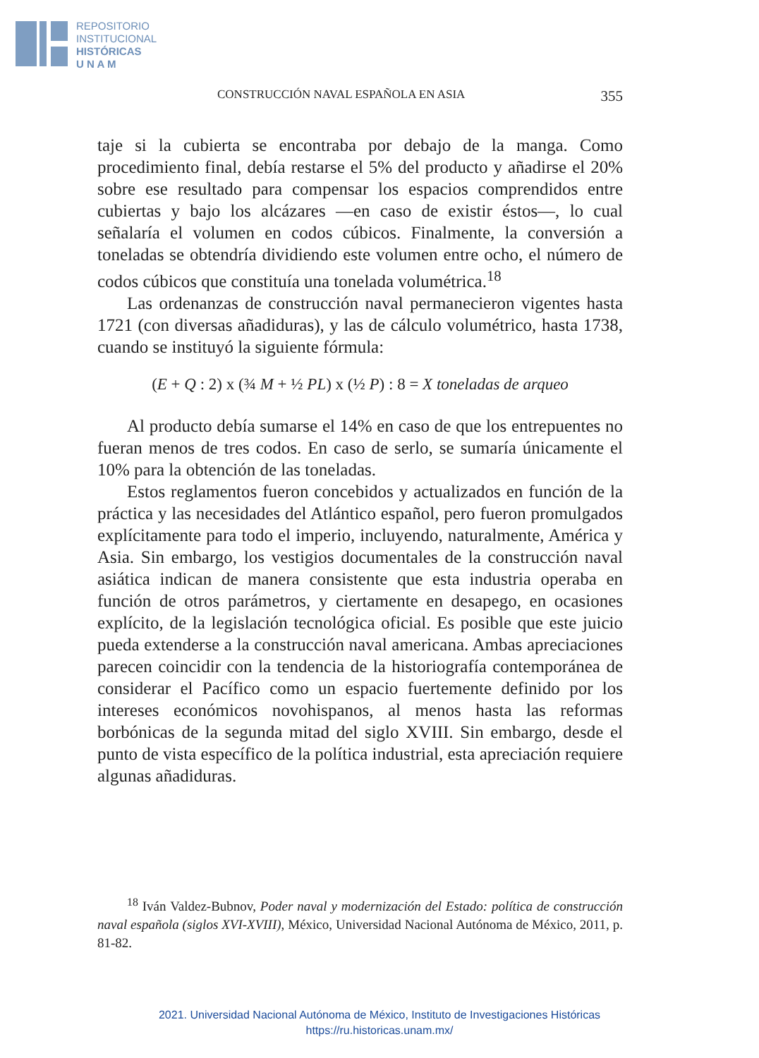REPOSITORIO
INSTITUCIONAL
HISTÓRICAS
U N A M
CONSTRUCCIÓN NAVAL ESPAÑOLA EN ASIA 355
taje si la cubierta se encontraba por debajo de la manga. Como procedimiento final, debía restarse el 5% del producto y añadirse el 20% sobre ese resultado para compensar los espacios comprendidos entre cubiertas y bajo los alcázares —en caso de existir éstos—, lo cual señalaría el volumen en codos cúbicos. Finalmente, la conversión a toneladas se obtendría dividiendo este volumen entre ocho, el número de codos cúbicos que constituía una tonelada volumétrica.<sup>18</sup>
Las ordenanzas de construcción naval permanecieron vigentes hasta 1721 (con diversas añadiduras), y las de cálculo volumétrico, hasta 1738, cuando se instituyó la siguiente fórmula:
(E + Q : 2) x (¾ M + ½ PL) x (½ P) : 8 = X toneladas de arqueo
Al producto debía sumarse el 14% en caso de que los entrepuentes no fueran menos de tres codos. En caso de serlo, se sumaría únicamente el 10% para la obtención de las toneladas.
Estos reglamentos fueron concebidos y actualizados en función de la práctica y las necesidades del Atlántico español, pero fueron promulgados explícitamente para todo el imperio, incluyendo, naturalmente, América y Asia. Sin embargo, los vestigios documentales de la construcción naval asiática indican de manera consistente que esta industria operaba en función de otros parámetros, y ciertamente en desapego, en ocasiones explícito, de la legislación tecnológica oficial. Es posible que este juicio pueda extenderse a la construcción naval americana. Ambas apreciaciones parecen coincidir con la tendencia de la historiografía contemporánea de considerar el Pacífico como un espacio fuertemente definido por los intereses económicos novohispanos, al menos hasta las reformas borbónicas de la segunda mitad del siglo XVIII. Sin embargo, desde el punto de vista específico de la política industrial, esta apreciación requiere algunas añadiduras.
<sup>18</sup> Iván Valdez-Bubnov, Poder naval y modernización del Estado: política de construcción naval española (siglos XVI-XVIII), México, Universidad Nacional Autónoma de México, 2011, p. 81-82.
2021. Universidad Nacional Autónoma de México, Instituto de Investigaciones Históricas
https://ru.historicas.unam.mx/